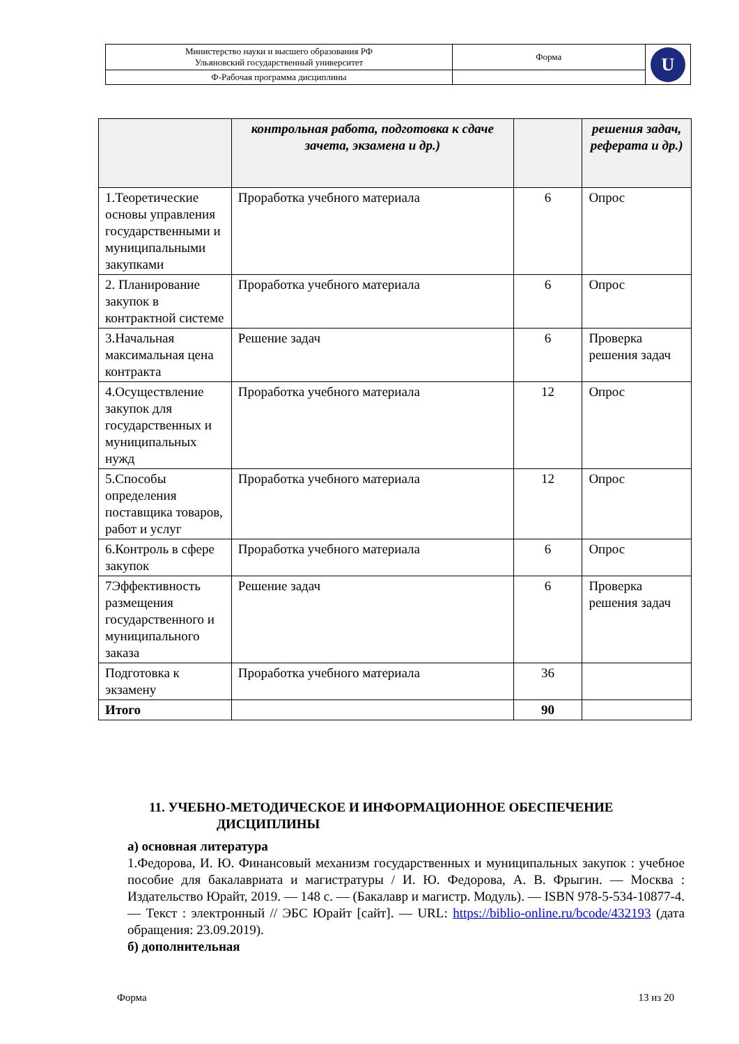| Министерство науки и высшего образования РФ Ульяновский государственный университет | Форма | U |
| Ф-Рабочая программа дисциплины | | |
| | контрольная работа, подготовка к сдаче зачета, экзамена и др.) | | решения задач, реферата и др.) |
| 1.Теоретические основы управления государственными и муниципальными закупками | Проработка учебного материала | 6 | Опрос |
| 2. Планирование закупок в контрактной системе | Проработка учебного материала | 6 | Опрос |
| 3.Начальная максимальная цена контракта | Решение задач | 6 | Проверка решения задач |
| 4.Осуществление закупок для государственных и муниципальных нужд | Проработка учебного материала | 12 | Опрос |
| 5.Способы определения поставщика товаров, работ и услуг | Проработка учебного материала | 12 | Опрос |
| 6.Контроль в сфере закупок | Проработка учебного материала | 6 | Опрос |
| 7Эффективность размещения государственного и муниципального заказа | Решение задач | 6 | Проверка решения задач |
| Подготовка к экзамену | Проработка учебного материала | 36 | |
| Итого | | 90 | |
11. УЧЕБНО-МЕТОДИЧЕСКОЕ И ИНФОРМАЦИОННОЕ ОБЕСПЕЧЕНИЕ
ДИСЦИПЛИНЫ
а) основная литература
1.Федорова, И. Ю. Финансовый механизм государственных и муниципальных закупок : учебное пособие для бакалавриата и магистратуры / И. Ю. Федорова, А. В. Фрыгин. — Москва : Издательство Юрайт, 2019. — 148 с. — (Бакалавр и магистр. Модуль). — ISBN 978-5-534-10877-4. — Текст : электронный // ЭБС Юрайт [сайт]. — URL: https://biblio-online.ru/bcode/432193 (дата обращения: 23.09.2019).
б) дополнительная
Форма 13 из 20